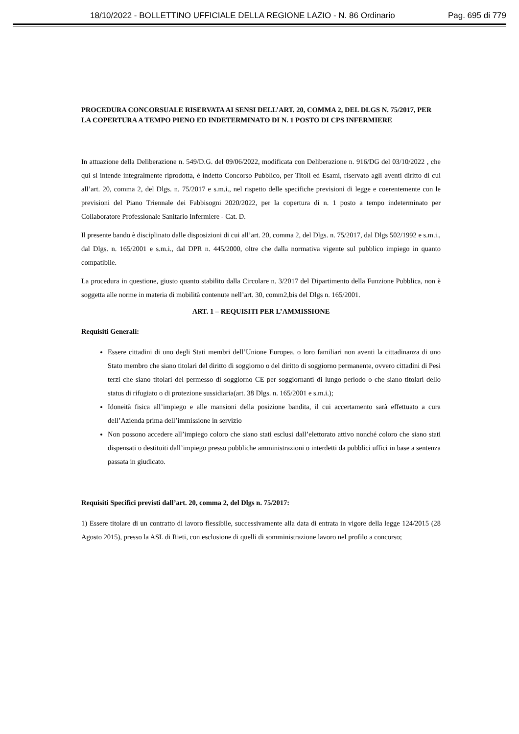18/10/2022 - BOLLETTINO UFFICIALE DELLA REGIONE LAZIO - N. 86 Ordinario Pag. 695 di 779
PROCEDURA CONCORSUALE RISERVATA AI SENSI DELL’ART. 20, COMMA 2, DEL DLGS N. 75/2017, PER LA COPERTURA A TEMPO PIENO ED INDETERMINATO DI N. 1 POSTO DI CPS INFERMIERE
In attuazione della Deliberazione n. 549/D.G. del 09/06/2022, modificata con Deliberazione n. 916/DG del 03/10/2022 , che qui si intende integralmente riprodotta, è indetto Concorso Pubblico, per Titoli ed Esami, riservato agli aventi diritto di cui all’art. 20, comma 2, del Dlgs. n. 75/2017 e s.m.i., nel rispetto delle specifiche previsioni di legge e coerentemente con le previsioni del Piano Triennale dei Fabbisogni 2020/2022, per la copertura di n. 1 posto a tempo indeterminato per Collaboratore Professionale Sanitario Infermiere - Cat. D.
Il presente bando è disciplinato dalle disposizioni di cui all’art. 20, comma 2, del Dlgs. n. 75/2017, dal Dlgs 502/1992 e s.m.i., dal Dlgs. n. 165/2001 e s.m.i., dal DPR n. 445/2000, oltre che dalla normativa vigente sul pubblico impiego in quanto compatibile.
La procedura in questione, giusto quanto stabilito dalla Circolare n. 3/2017 del Dipartimento della Funzione Pubblica, non è soggetta alle norme in materia di mobilità contenute nell’art. 30, comm2,bis del Dlgs n. 165/2001.
ART. 1 – REQUISITI PER L’AMMISSIONE
Requisiti Generali:
Essere cittadini di uno degli Stati membri dell’Unione Europea, o loro familiari non aventi la cittadinanza di uno Stato membro che siano titolari del diritto di soggiorno o del diritto di soggiorno permanente, ovvero cittadini di Pesi terzi che siano titolari del permesso di soggiorno CE per soggiornanti di lungo periodo o che siano titolari dello status di rifugiato o di protezione sussidiaria(art. 38 Dlgs. n. 165/2001 e s.m.i.);
Idoneità fisica all’impiego e alle mansioni della posizione bandita, il cui accertamento sarà effettuato a cura dell’Azienda prima dell’immissione in servizio
Non possono accedere all’impiego coloro che siano stati esclusi dall’elettorato attivo nonché coloro che siano stati dispensati o destituiti dall’impiego presso pubbliche amministrazioni o interdetti da pubblici uffici in base a sentenza passata in giudicato.
Requisiti Specifici previsti dall’art. 20, comma 2, del Dlgs n. 75/2017:
1) Essere titolare di un contratto di lavoro flessibile, successivamente alla data di entrata in vigore della legge 124/2015 (28 Agosto 2015), presso la ASL di Rieti, con esclusione di quelli di somministrazione lavoro nel profilo a concorso;